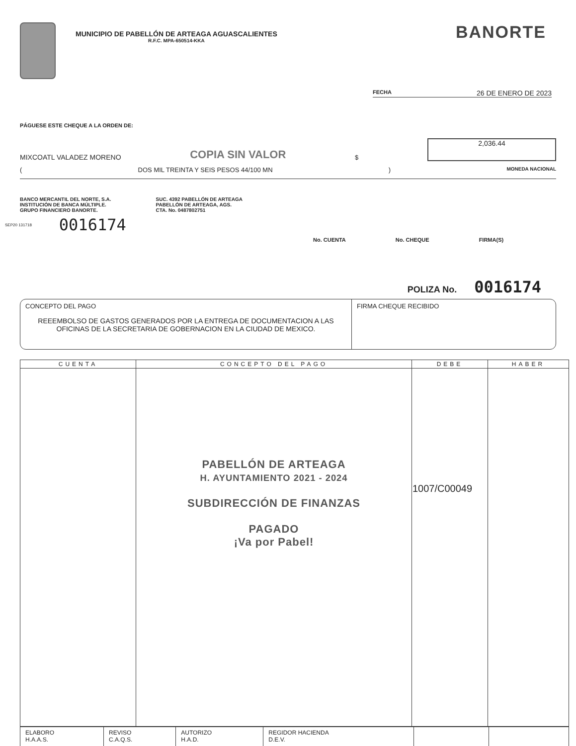MUNICIPIO DE PABELLÓN DE ARTEAGA AGUASCALIENTES R.F.C. MPA-650514-KKA
BANORTE
FECHA 26 DE ENERO DE 2023
PÁGUESE ESTE CHEQUE A LA ORDEN DE:
MIXCOATL VALADEZ MORENO COPIA SIN VALOR $
2,036.44
(DOS MIL TREINTA Y SEIS PESOS 44/100 MN) MONEDA NACIONAL
BANCO MERCANTIL DEL NORTE, S.A.
INSTITUCIÓN DE BANCA MÚLTIPLE.
GRUPO FINANCIERO BANORTE.
SUC. 4392 PABELLÓN DE ARTEAGA
PABELLÓN DE ARTEAGA, AGS.
CTA. No. 0487802751
SEP20 131718 0016174
No. CUENTA No. CHEQUE FIRMA(S)
POLIZA No. 0016174
CONCEPTO DEL PAGO
REEEMBOLSO DE GASTOS GENERADOS POR LA ENTREGA DE DOCUMENTACION A LAS OFICINAS DE LA SECRETARIA DE GOBERNACION EN LA CIUDAD DE MEXICO.
FIRMA CHEQUE RECIBIDO
| CUENTA | CONCEPTO DEL PAGO | DEBE | HABER |
| --- | --- | --- | --- |
| | PABELLÓN DE ARTEAGA H. AYUNTAMIENTO 2021 - 2024 SUBDIRECCIÓN DE FINANZAS PAGADO ¡Va por Pabel! | 1007/C00049 | |
| ELABORO H.A.A.S. | REVISO C.A.Q.S. | AUTORIZO H.A.D. | REGIDOR HACIENDA D.E.V. | | |